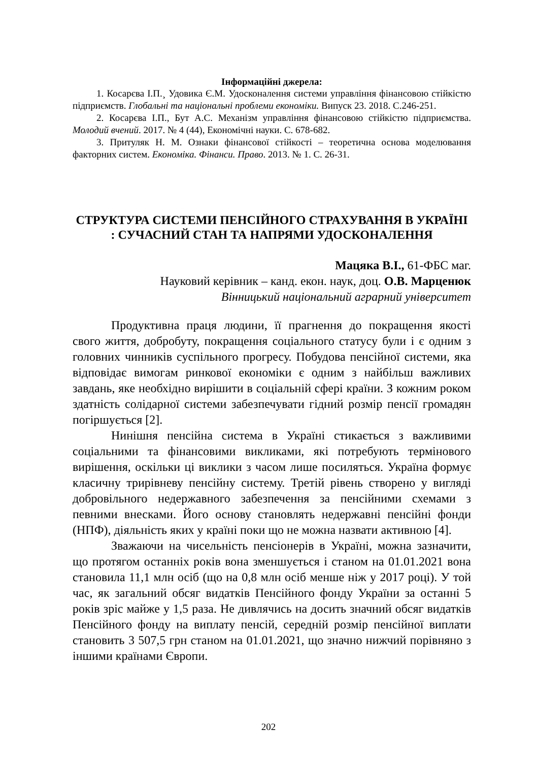Інформаційні джерела:
1. Косарєва І.П.¸ Удовика Є.М. Удосконалення системи управління фінансовою стійкістю підприємств. Глобальні та національні проблеми економіки. Випуск 23. 2018. С.246-251.
2. Косарєва І.П., Бут А.С. Механізм управління фінансовою стійкістю підприємства. Молодий вчений. 2017. № 4 (44), Економічні науки. С. 678-682.
3. Притуляк Н. М. Ознаки фінансової стійкості – теоретична основа моделювання факторних систем. Економіка. Фінанси. Право. 2013. № 1. С. 26-31.
СТРУКТУРА СИСТЕМИ ПЕНСІЙНОГО СТРАХУВАННЯ В УКРАЇНІ : СУЧАСНИЙ СТАН ТА НАПРЯМИ УДОСКОНАЛЕННЯ
Мацяка В.І., 61-ФБС маг.
Науковий керівник – канд. екон. наук, доц. О.В. Марценюк
Вінницький національний аграрний університет
Продуктивна праця людини, її прагнення до покращення якості свого життя, добробуту, покращення соціального статусу були і є одним з головних чинників суспільного прогресу. Побудова пенсійної системи, яка відповідає вимогам ринкової економіки є одним з найбільш важливих завдань, яке необхідно вирішити в соціальній сфері країни. З кожним роком здатність солідарної системи забезпечувати гідний розмір пенсії громадян погіршується [2].
Нинішня пенсійна система в Україні стикається з важливими соціальними та фінансовими викликами, які потребують термінового вирішення, оскільки ці виклики з часом лише посиляться. Україна формує класичну трирівневу пенсійну систему. Третій рівень створено у вигляді добровільного недержавного забезпечення за пенсійними схемами з певними внесками. Його основу становлять недержавні пенсійні фонди (НПФ), діяльність яких у країні поки що не можна назвати активною [4].
Зважаючи на чисельність пенсіонерів в Україні, можна зазначити, що протягом останніх років вона зменшується і станом на 01.01.2021 вона становила 11,1 млн осіб (що на 0,8 млн осіб менше ніж у 2017 році). У той час, як загальний обсяг видатків Пенсійного фонду України за останні 5 років зріс майже у 1,5 раза. Не дивлячись на досить значний обсяг видатків Пенсійного фонду на виплату пенсій, середній розмір пенсійної виплати становить 3 507,5 грн станом на 01.01.2021, що значно нижчий порівняно з іншими країнами Європи.
202